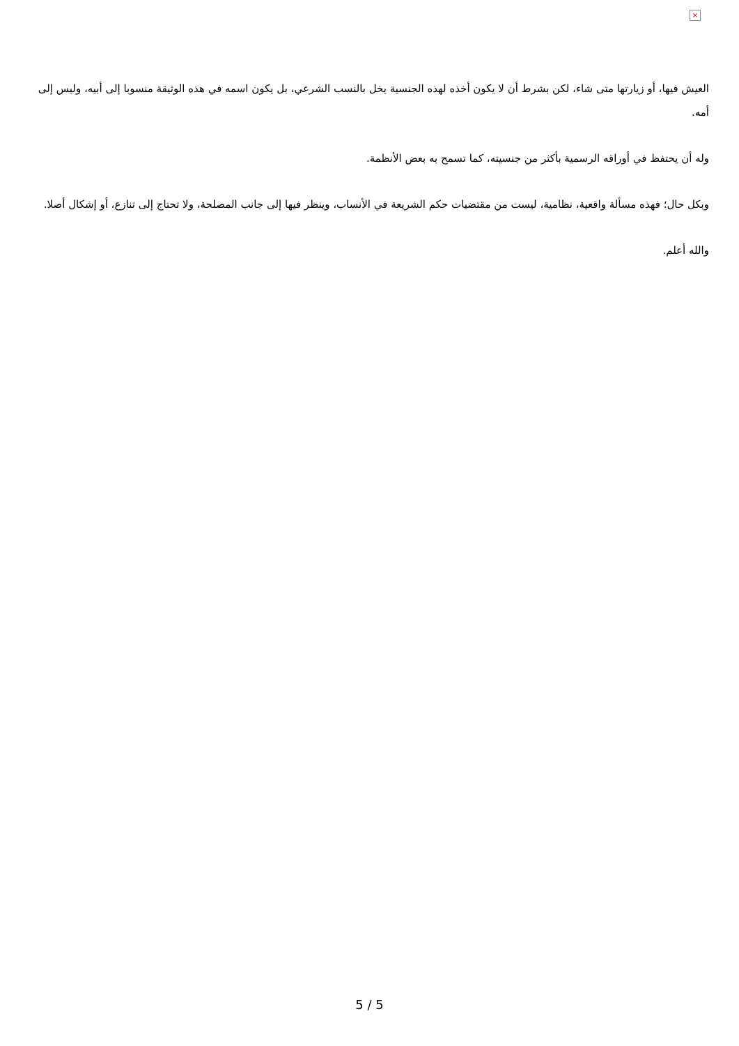×
العيش فيها، أو زيارتها متى شاء، لكن بشرط أن لا يكون أخذه لهذه الجنسية يخل بالنسب الشرعي، بل يكون اسمه في هذه الوثيقة منسوبا إلى أبيه، وليس إلى أمه.
وله أن يحتفظ في أوراقه الرسمية بأكثر من جنسيته، كما تسمح به بعض الأنظمة.
وبكل حال؛ فهذه مسألة واقعية، نظامية، ليست من مقتضيات حكم الشريعة في الأنساب، وينظر فيها إلى جانب المصلحة، ولا تحتاج إلى تنازع، أو إشكال أصلا.
والله أعلم.
5 / 5